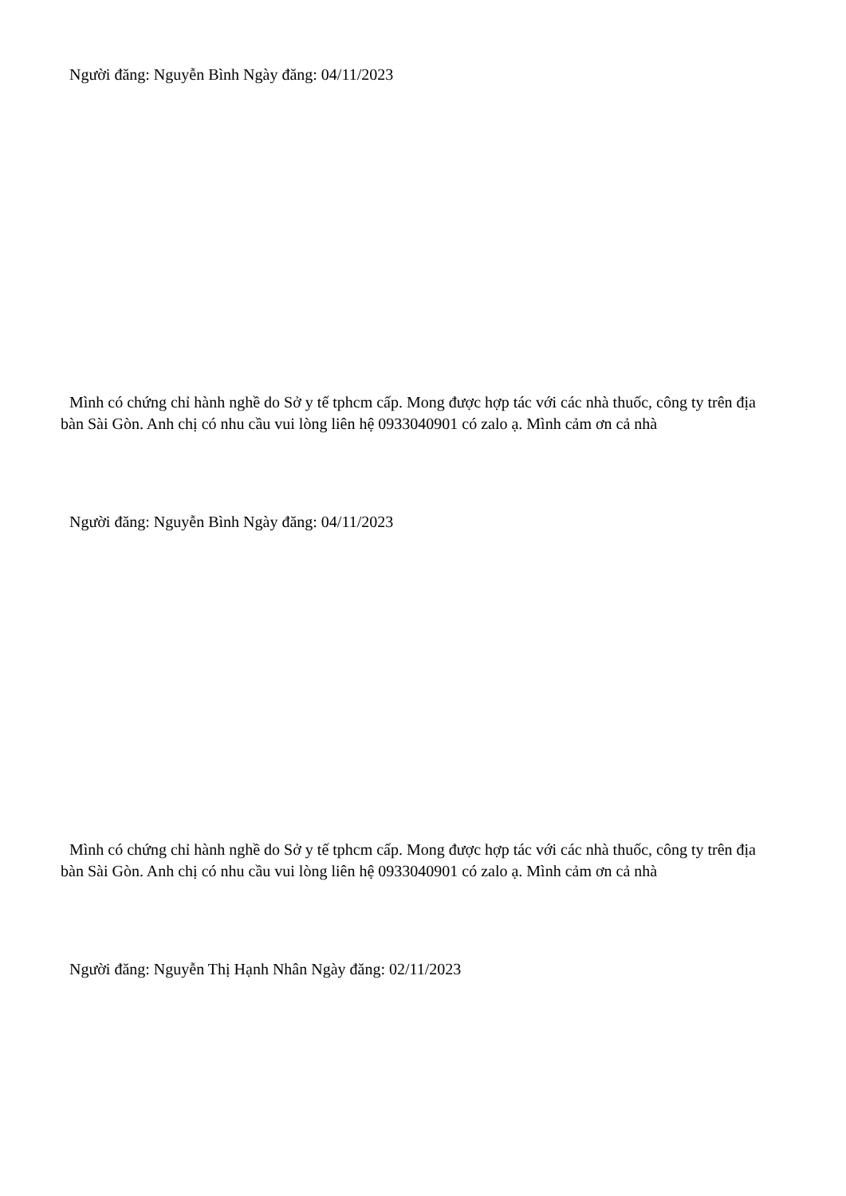Người đăng: Nguyễn Bình Ngày đăng: 04/11/2023
Mình có chứng chỉ hành nghề do Sở y tế tphcm cấp. Mong được hợp tác với các nhà thuốc, công ty trên địa bàn Sài Gòn. Anh chị có nhu cầu vui lòng liên hệ 0933040901 có zalo ạ. Mình cảm ơn cả nhà
Người đăng: Nguyễn Bình Ngày đăng: 04/11/2023
Mình có chứng chỉ hành nghề do Sở y tế tphcm cấp. Mong được hợp tác với các nhà thuốc, công ty trên địa bàn Sài Gòn. Anh chị có nhu cầu vui lòng liên hệ 0933040901 có zalo ạ. Mình cảm ơn cả nhà
Người đăng: Nguyễn Thị Hạnh Nhân Ngày đăng: 02/11/2023